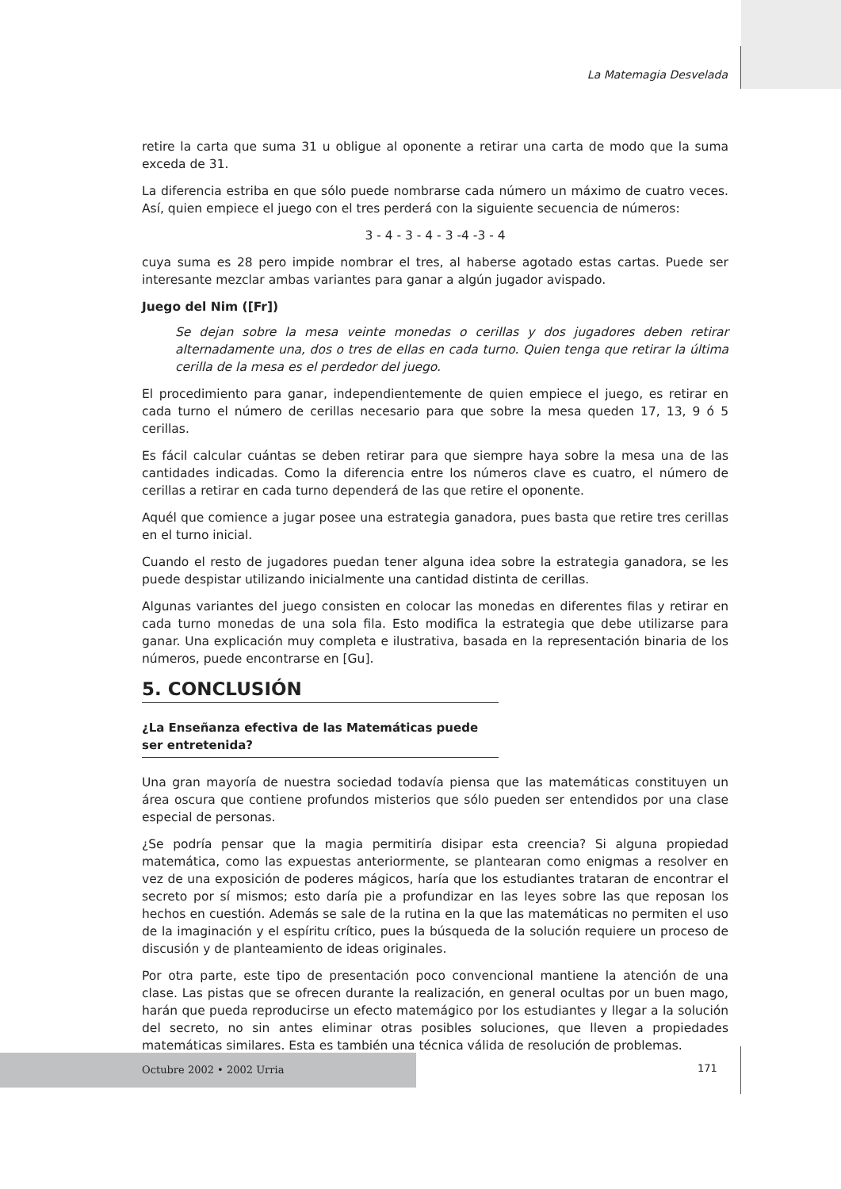La Matemagia Desvelada
retire la carta que suma 31 u obligue al oponente a retirar una carta de modo que la suma exceda de 31.
La diferencia estriba en que sólo puede nombrarse cada número un máximo de cuatro veces. Así, quien empiece el juego con el tres perderá con la siguiente secuencia de números:
3 - 4 - 3 - 4 - 3 -4 -3 - 4
cuya suma es 28 pero impide nombrar el tres, al haberse agotado estas cartas. Puede ser interesante mezclar ambas variantes para ganar a algún jugador avispado.
Juego del Nim ([Fr])
Se dejan sobre la mesa veinte monedas o cerillas y dos jugadores deben retirar alternadamente una, dos o tres de ellas en cada turno. Quien tenga que retirar la última cerilla de la mesa es el perdedor del juego.
El procedimiento para ganar, independientemente de quien empiece el juego, es retirar en cada turno el número de cerillas necesario para que sobre la mesa queden 17, 13, 9 ó 5 cerillas.
Es fácil calcular cuántas se deben retirar para que siempre haya sobre la mesa una de las cantidades indicadas. Como la diferencia entre los números clave es cuatro, el número de cerillas a retirar en cada turno dependerá de las que retire el oponente.
Aquél que comience a jugar posee una estrategia ganadora, pues basta que retire tres cerillas en el turno inicial.
Cuando el resto de jugadores puedan tener alguna idea sobre la estrategia ganadora, se les puede despistar utilizando inicialmente una cantidad distinta de cerillas.
Algunas variantes del juego consisten en colocar las monedas en diferentes filas y retirar en cada turno monedas de una sola fila. Esto modifica la estrategia que debe utilizarse para ganar. Una explicación muy completa e ilustrativa, basada en la representación binaria de los números, puede encontrarse en [Gu].
5. CONCLUSIÓN
¿La Enseñanza efectiva de las Matemáticas puede ser entretenida?
Una gran mayoría de nuestra sociedad todavía piensa que las matemáticas constituyen un área oscura que contiene profundos misterios que sólo pueden ser entendidos por una clase especial de personas.
¿Se podría pensar que la magia permitiría disipar esta creencia? Si alguna propiedad matemática, como las expuestas anteriormente, se plantearan como enigmas a resolver en vez de una exposición de poderes mágicos, haría que los estudiantes trataran de encontrar el secreto por sí mismos; esto daría pie a profundizar en las leyes sobre las que reposan los hechos en cuestión. Además se sale de la rutina en la que las matemáticas no permiten el uso de la imaginación y el espíritu crítico, pues la búsqueda de la solución requiere un proceso de discusión y de planteamiento de ideas originales.
Por otra parte, este tipo de presentación poco convencional mantiene la atención de una clase. Las pistas que se ofrecen durante la realización, en general ocultas por un buen mago, harán que pueda reproducirse un efecto matemágico por los estudiantes y llegar a la solución del secreto, no sin antes eliminar otras posibles soluciones, que lleven a propiedades matemáticas similares. Esta es también una técnica válida de resolución de problemas.
Octubre 2002 • 2002 Urria
171